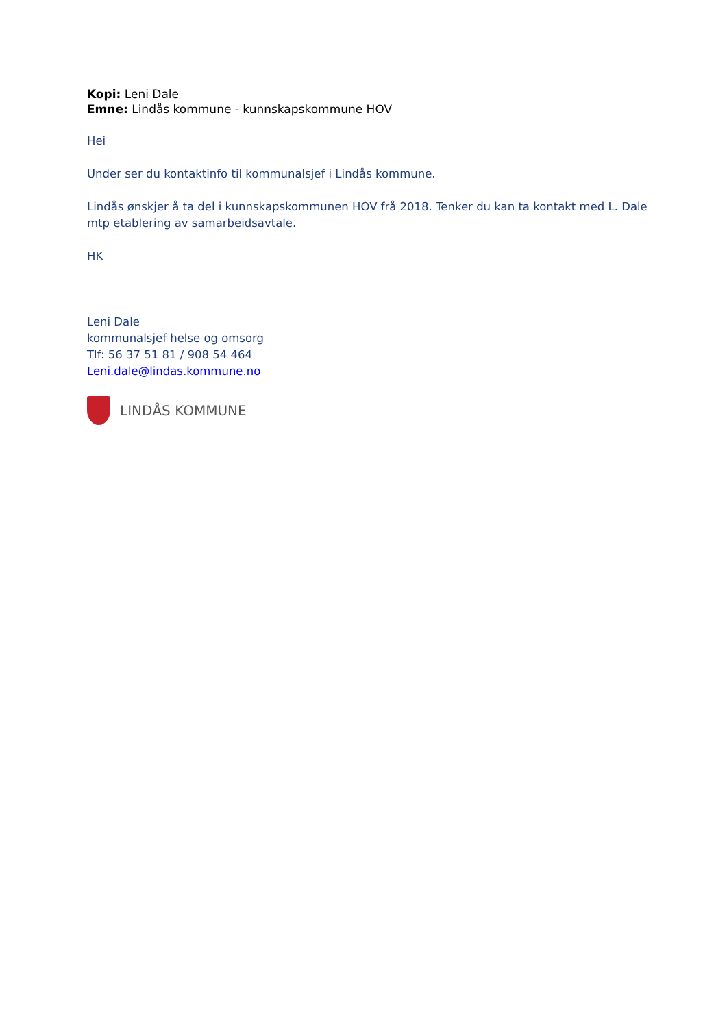Kopi: Leni Dale
Emne: Lindås kommune - kunnskapskommune HOV
Hei
Under ser du kontaktinfo til kommunalsjef i Lindås kommune.
Lindås ønskjer å ta del i kunnskapskommunen HOV frå 2018. Tenker du kan ta kontakt med L. Dale mtp etablering av samarbeidsavtale.
HK
Leni Dale
kommunalsjef helse og omsorg
Tlf: 56 37 51 81 / 908 54 464
Leni.dale@lindas.kommune.no
LINDÅS KOMMUNE